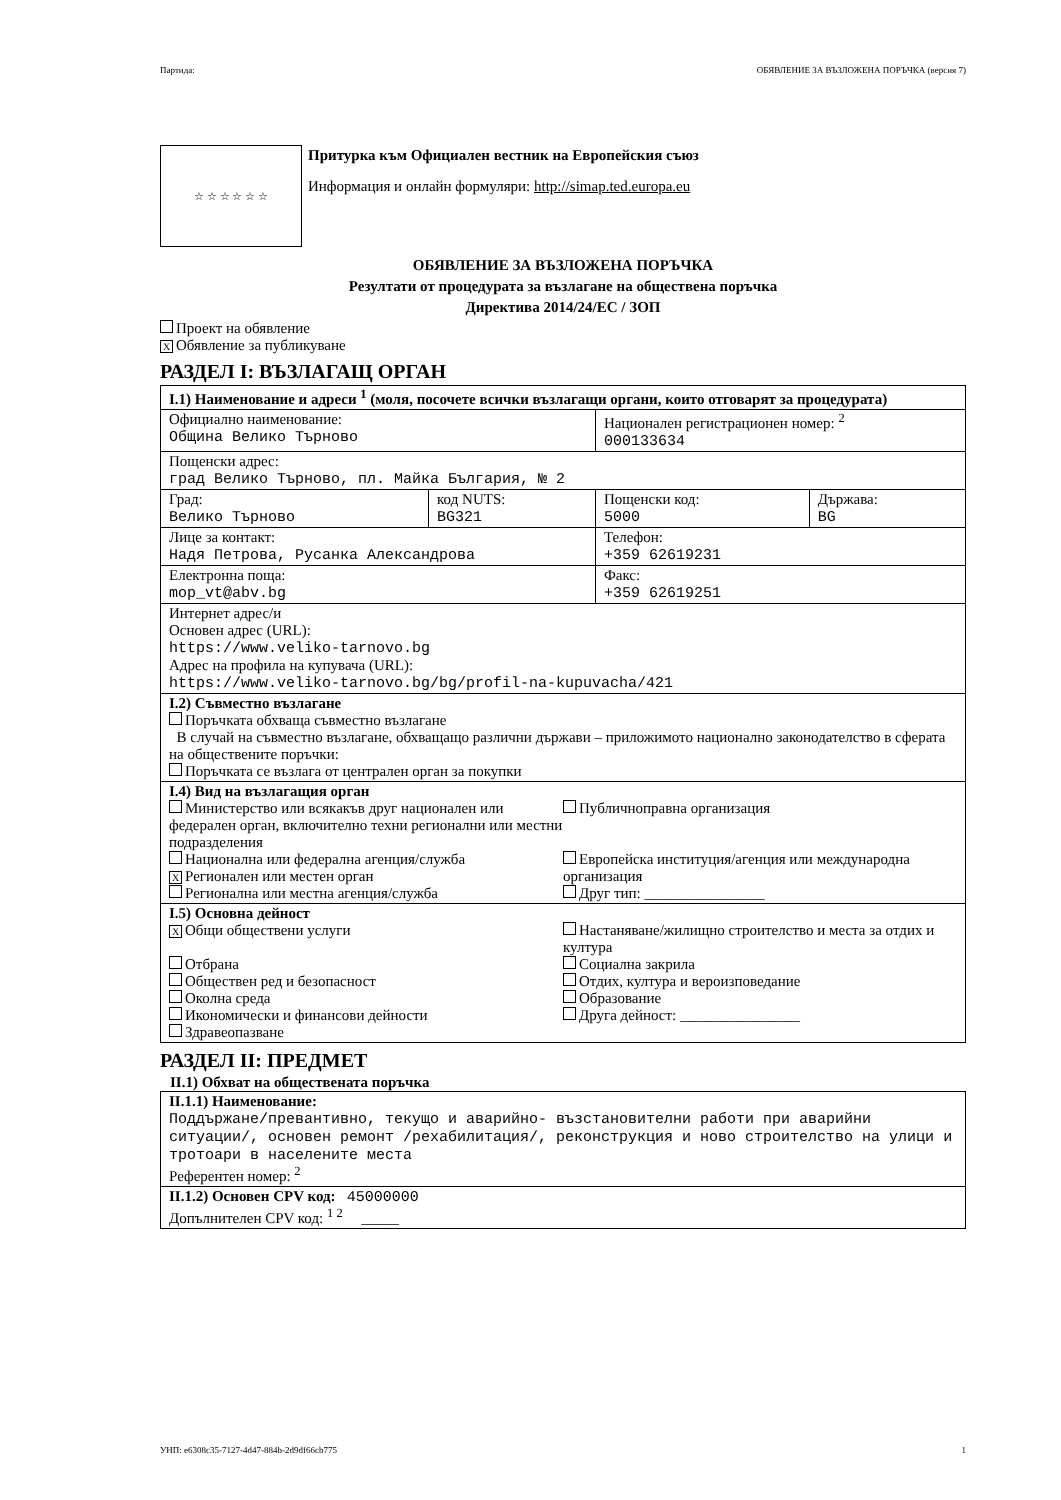Партида: ОБЯВЛЕНИЕ ЗА ВЪЗЛОЖЕНА ПОРЪЧКА (версия 7)
☆ ☆ ☆ ☆ ☆ ☆
Притурка към Официален вестник на Европейския съюз
Информация и онлайн формуляри: http://simap.ted.europa.eu
ОБЯВЛЕНИЕ ЗА ВЪЗЛОЖЕНА ПОРЪЧКА
Резултати от процедурата за възлагане на обществена поръчка
Директива 2014/24/ЕС / ЗОП
Проект на обявление
X Обявление за публикуване
РАЗДЕЛ I: ВЪЗЛАГАЩ ОРГАН
| I.1) Наименование и адреси <sup>1</sup> (моля, посочете всички възлагащи органи, които отговарят за процедурата) | | | |
| Официално наименование: Община Велико Търново | | Национален регистрационен номер: <sup>2</sup> 000133634 | |
| Пощенски адрес: град Велико Търново, пл. Майка България, № 2 | | | |
| Град: Велико Търново | код NUTS: BG321 | Пощенски код: 5000 | Държава: BG |
| Лице за контакт: Надя Петрова, Русанка Александрова | | Телефон: +359 62619231 | |
| Електронна поща: mop_vt@abv.bg | | Факс: +359 62619251 | |
| Интернет адрес/и Основен адрес (URL): https://www.veliko-tarnovo.bg Адрес на профила на купувача (URL): https://www.veliko-tarnovo.bg/bg/profil-na-kupuvacha/421 | | | |
| I.2) Съвместно възлагане Поръчката обхваща съвместно възлагане В случай на съвместно възлагане, обхващащо различни държави – приложимото национално законодателство в сферата на обществените поръчки: Поръчката се възлага от централен орган за покупки | | | |
| I.4) Вид на възлагащия орган Министерство или всякакъв друг национален или федерален орган, включително техни регионални или местни подразделения Национална или федерална агенция/служба X Регионален или местен орган Регионална или местна агенция/служба Публичноправна организация Европейска институция/агенция или международна организация Друг тип: ________________ | | | |
| I.5) Основна дейност X Общи обществени услуги Отбрана Обществен ред и безопасност Околна среда Икономически и финансови дейности Здравеопазване Настаняване/жилищно строителство и места за отдих и култура Социална закрила Отдих, култура и вероизповедание Образование Друга дейност: ________________ | | | |
РАЗДЕЛ II: ПРЕДМЕТ
II.1) Обхват на обществената поръчка
| II.1.1) Наименование: Поддържане/превантивно, текущо и аварийно- възстановителни работи при аварийни ситуации/, основен ремонт /рехабилитация/, реконструкция и ново строителство на улици и тротоари в населените места Референтен номер: <sup>2</sup> |
| II.1.2) Основен CPV код: 45000000 Допълнителен CPV код: <sup>1 2</sup> _____ |
УНП: e6308c35-7127-4d47-884b-2d9df66cb775 1